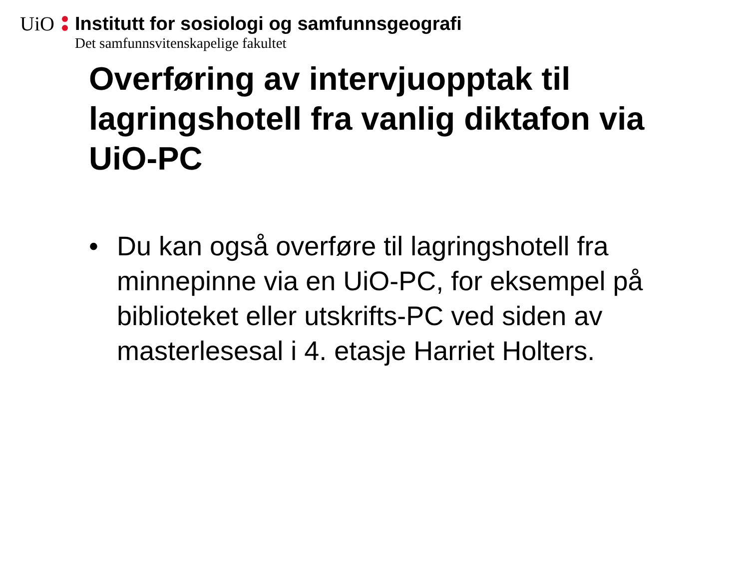UiO
Institutt for sosiologi og samfunnsgeografi
Det samfunnsvitenskapelige fakultet
Overføring av intervjuopptak til lagringshotell fra vanlig diktafon via UiO-PC
• Du kan også overføre til lagringshotell fra minnepinne via en UiO-PC, for eksempel på biblioteket eller utskrifts-PC ved siden av masterlesesal i 4. etasje Harriet Holters.